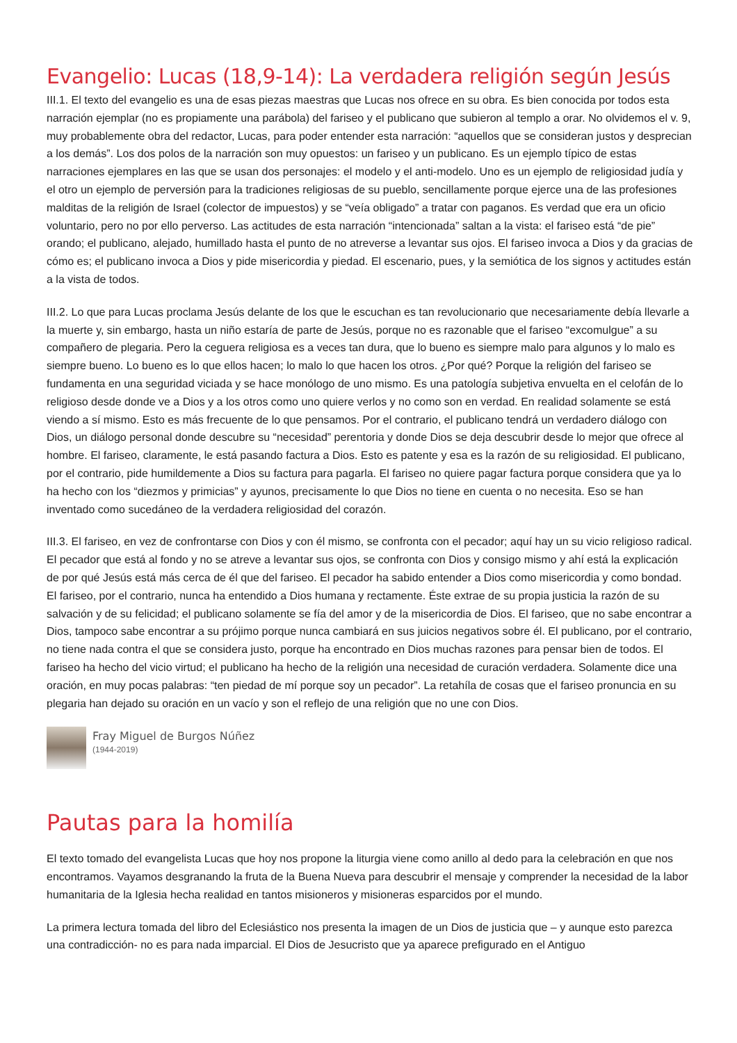Evangelio: Lucas (18,9-14): La verdadera religión según Jesús
III.1. El texto del evangelio es una de esas piezas maestras que Lucas nos ofrece en su obra. Es bien conocida por todos esta narración ejemplar (no es propiamente una parábola) del fariseo y el publicano que subieron al templo a orar. No olvidemos el v. 9, muy probablemente obra del redactor, Lucas, para poder entender esta narración: “aquellos que se consideran justos y desprecian a los demás”. Los dos polos de la narración son muy opuestos: un fariseo y un publicano. Es un ejemplo típico de estas narraciones ejemplares en las que se usan dos personajes: el modelo y el anti-modelo. Uno es un ejemplo de religiosidad judía y el otro un ejemplo de perversión para la tradiciones religiosas de su pueblo, sencillamente porque ejerce una de las profesiones malditas de la religión de Israel (colector de impuestos) y se “veía obligado” a tratar con paganos. Es verdad que era un oficio voluntario, pero no por ello perverso. Las actitudes de esta narración “intencionada” saltan a la vista: el fariseo está “de pie” orando; el publicano, alejado, humillado hasta el punto de no atreverse a levantar sus ojos. El fariseo invoca a Dios y da gracias de cómo es; el publicano invoca a Dios y pide misericordia y piedad. El escenario, pues, y la semiótica de los signos y actitudes están a la vista de todos.
III.2. Lo que para Lucas proclama Jesús delante de los que le escuchan es tan revolucionario que necesariamente debía llevarle a la muerte y, sin embargo, hasta un niño estaría de parte de Jesús, porque no es razonable que el fariseo “excomulgue” a su compañero de plegaria. Pero la ceguera religiosa es a veces tan dura, que lo bueno es siempre malo para algunos y lo malo es siempre bueno. Lo bueno es lo que ellos hacen; lo malo lo que hacen los otros. ¿Por qué? Porque la religión del fariseo se fundamenta en una seguridad viciada y se hace monólogo de uno mismo. Es una patología subjetiva envuelta en el celofán de lo religioso desde donde ve a Dios y a los otros como uno quiere verlos y no como son en verdad. En realidad solamente se está viendo a sí mismo. Esto es más frecuente de lo que pensamos. Por el contrario, el publicano tendrá un verdadero diálogo con Dios, un diálogo personal donde descubre su “necesidad” perentoria y donde Dios se deja descubrir desde lo mejor que ofrece al hombre. El fariseo, claramente, le está pasando factura a Dios. Esto es patente y esa es la razón de su religiosidad. El publicano, por el contrario, pide humildemente a Dios su factura para pagarla. El fariseo no quiere pagar factura porque considera que ya lo ha hecho con los “diezmos y primicias” y ayunos, precisamente lo que Dios no tiene en cuenta o no necesita. Eso se han inventado como sucedáneo de la verdadera religiosidad del corazón.
III.3. El fariseo, en vez de confrontarse con Dios y con él mismo, se confronta con el pecador; aquí hay un su vicio religioso radical. El pecador que está al fondo y no se atreve a levantar sus ojos, se confronta con Dios y consigo mismo y ahí está la explicación de por qué Jesús está más cerca de él que del fariseo. El pecador ha sabido entender a Dios como misericordia y como bondad. El fariseo, por el contrario, nunca ha entendido a Dios humana y rectamente. Éste extrae de su propia justicia la razón de su salvación y de su felicidad; el publicano solamente se fía del amor y de la misericordia de Dios. El fariseo, que no sabe encontrar a Dios, tampoco sabe encontrar a su prójimo porque nunca cambiará en sus juicios negativos sobre él. El publicano, por el contrario, no tiene nada contra el que se considera justo, porque ha encontrado en Dios muchas razones para pensar bien de todos. El fariseo ha hecho del vicio virtud; el publicano ha hecho de la religión una necesidad de curación verdadera. Solamente dice una oración, en muy pocas palabras: “ten piedad de mí porque soy un pecador”. La retahíla de cosas que el fariseo pronuncia en su plegaria han dejado su oración en un vacío y son el reflejo de una religión que no une con Dios.
Fray Miguel de Burgos Núñez
(1944-2019)
Pautas para la homilía
El texto tomado del evangelista Lucas que hoy nos propone la liturgia viene como anillo al dedo para la celebración en que nos encontramos. Vayamos desgranando la fruta de la Buena Nueva para descubrir el mensaje y comprender la necesidad de la labor humanitaria de la Iglesia hecha realidad en tantos misioneros y misioneras esparcidos por el mundo.
La primera lectura tomada del libro del Eclesiástico nos presenta la imagen de un Dios de justicia que – y aunque esto parezca una contradicción- no es para nada imparcial. El Dios de Jesucristo que ya aparece prefigurado en el Antiguo